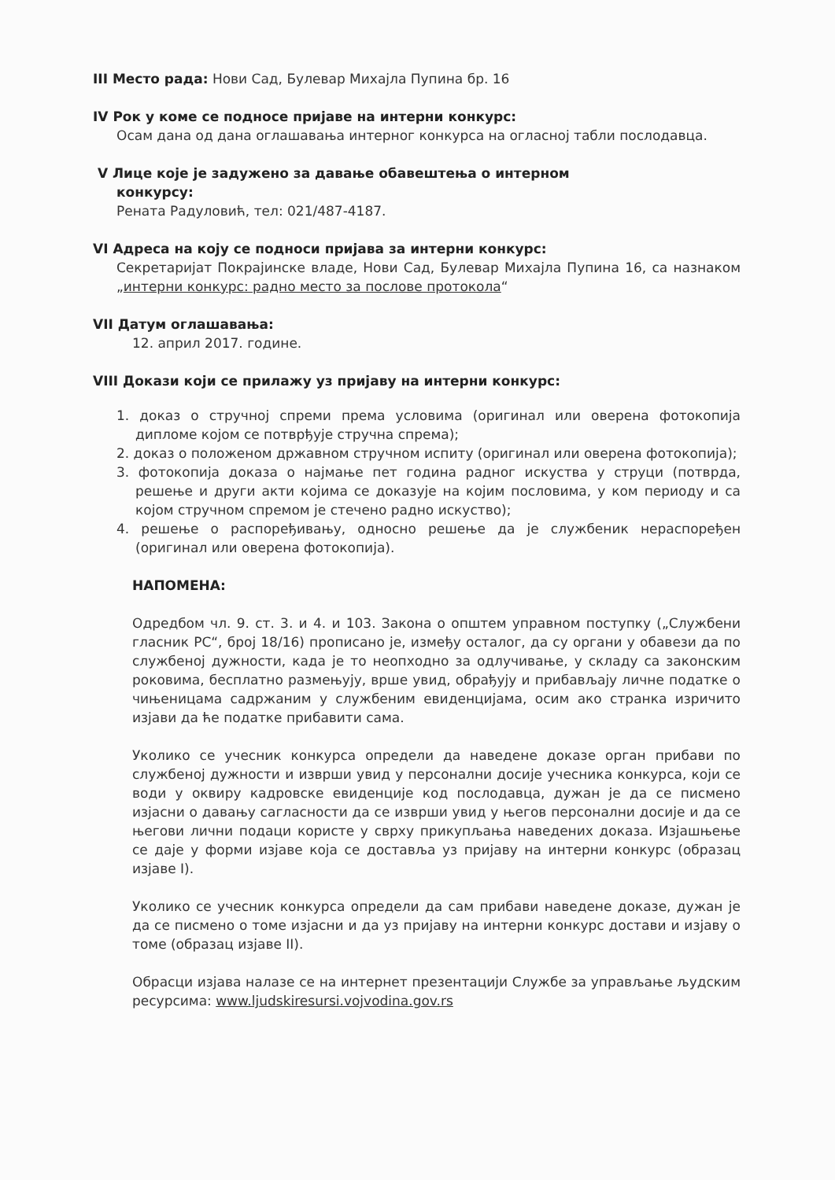III Место рада: Нови Сад, Булевар Михајла Пупина бр. 16
IV Рок у коме се подносе пријаве на интерни конкурс:
Осам дана од дана оглашавања интерног конкурса на огласној табли послодавца.
V Лице које је задужено за давање обавештења о интерном
конкурсу:
Рената Радуловић, тел: 021/487-4187.
VI Адреса на коју се подноси пријава за интерни конкурс:
Секретаријат Покрајинске владе, Нови Сад, Булевар Михајла Пупина 16, са назнаком „интерни конкурс: радно место за послове протокола“
VII Датум оглашавања:
12. април 2017. године.
VIII Докази који се прилажу уз пријаву на интерни конкурс:
1. доказ о стручној спреми према условима (оригинал или оверена фотокопија дипломе којом се потврђује стручна спрема);
2. доказ о положеном државном стручном испиту (оригинал или оверена фотокопија);
3. фотокопија доказа о најмање пет година радног искуства у струци (потврда, решење и други акти којима се доказује на којим пословима, у ком периоду и са којом стручном спремом је стечено радно искуство);
4. решење о распоређивању, односно решење да је службеник нераспоређен (оригинал или оверена фотокопија).
НАПОМЕНА:
Одредбом чл. 9. ст. 3. и 4. и 103. Закона о општем управном поступку („Службени гласник РС“, број 18/16) прописано је, између осталог, да су органи у обавези да по службеној дужности, када је то неопходно за одлучивање, у складу са законским роковима, бесплатно размењују, врше увид, обрађују и прибављају личне податке о чињеницама садржаним у службеним евиденцијама, осим ако странка изричито изјави да ће податке прибавити сама.
Уколико се учесник конкурса определи да наведене доказе орган прибави по службеној дужности и изврши увид у персонални досије учесника конкурса, који се води у оквиру кадровске евиденције код послодавца, дужан је да се писмено изјасни о давању сагласности да се изврши увид у његов персонални досије и да се његови лични подаци користе у сврху прикупљања наведених доказа. Изјашњење се даје у форми изјаве која се доставља уз пријаву на интерни конкурс (образац изјаве I).
Уколико се учесник конкурса определи да сам прибави наведене доказе, дужан је да се писмено о томе изјасни и да уз пријаву на интерни конкурс достави и изјаву о томе (образац изјаве II).
Обрасци изјава налазе се на интернет презентацији Службе за управљање људским ресурсима: www.ljudskiresursi.vojvodina.gov.rs